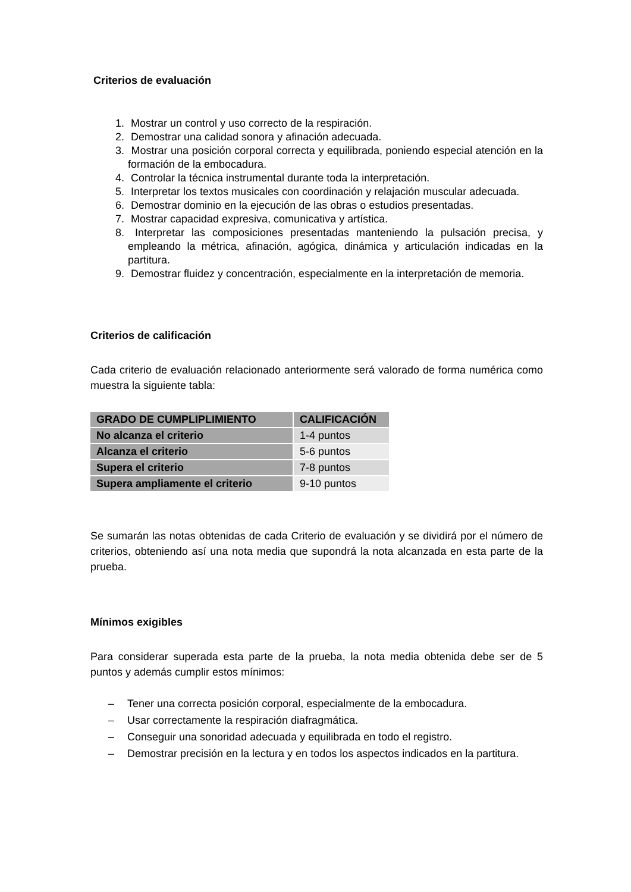Criterios de evaluación
1. Mostrar un control y uso correcto de la respiración.
2. Demostrar una calidad sonora y afinación adecuada.
3. Mostrar una posición corporal correcta y equilibrada, poniendo especial atención en la formación de la embocadura.
4. Controlar la técnica instrumental durante toda la interpretación.
5. Interpretar los textos musicales con coordinación y relajación muscular adecuada.
6. Demostrar dominio en la ejecución de las obras o estudios presentadas.
7. Mostrar capacidad expresiva, comunicativa y artística.
8. Interpretar las composiciones presentadas manteniendo la pulsación precisa, y empleando la métrica, afinación, agógica, dinámica y articulación indicadas en la partitura.
9. Demostrar fluidez y concentración, especialmente en la interpretación de memoria.
Criterios de calificación
Cada criterio de evaluación relacionado anteriormente será valorado de forma numérica como muestra la siguiente tabla:
| GRADO DE CUMPLIPLIMIENTO | CALIFICACIÓN |
| --- | --- |
| No alcanza el criterio | 1-4 puntos |
| Alcanza el criterio | 5-6 puntos |
| Supera el criterio | 7-8 puntos |
| Supera ampliamente el criterio | 9-10 puntos |
Se sumarán las notas obtenidas de cada Criterio de evaluación y se dividirá por el número de criterios, obteniendo así una nota media que supondrá la nota alcanzada en esta parte de la prueba.
Mínimos exigibles
Para considerar superada esta parte de la prueba, la nota media obtenida debe ser de 5 puntos y además cumplir estos mínimos:
– Tener una correcta posición corporal, especialmente de la embocadura.
– Usar correctamente la respiración diafragmática.
– Conseguir una sonoridad adecuada y equilibrada en todo el registro.
– Demostrar precisión en la lectura y en todos los aspectos indicados en la partitura.